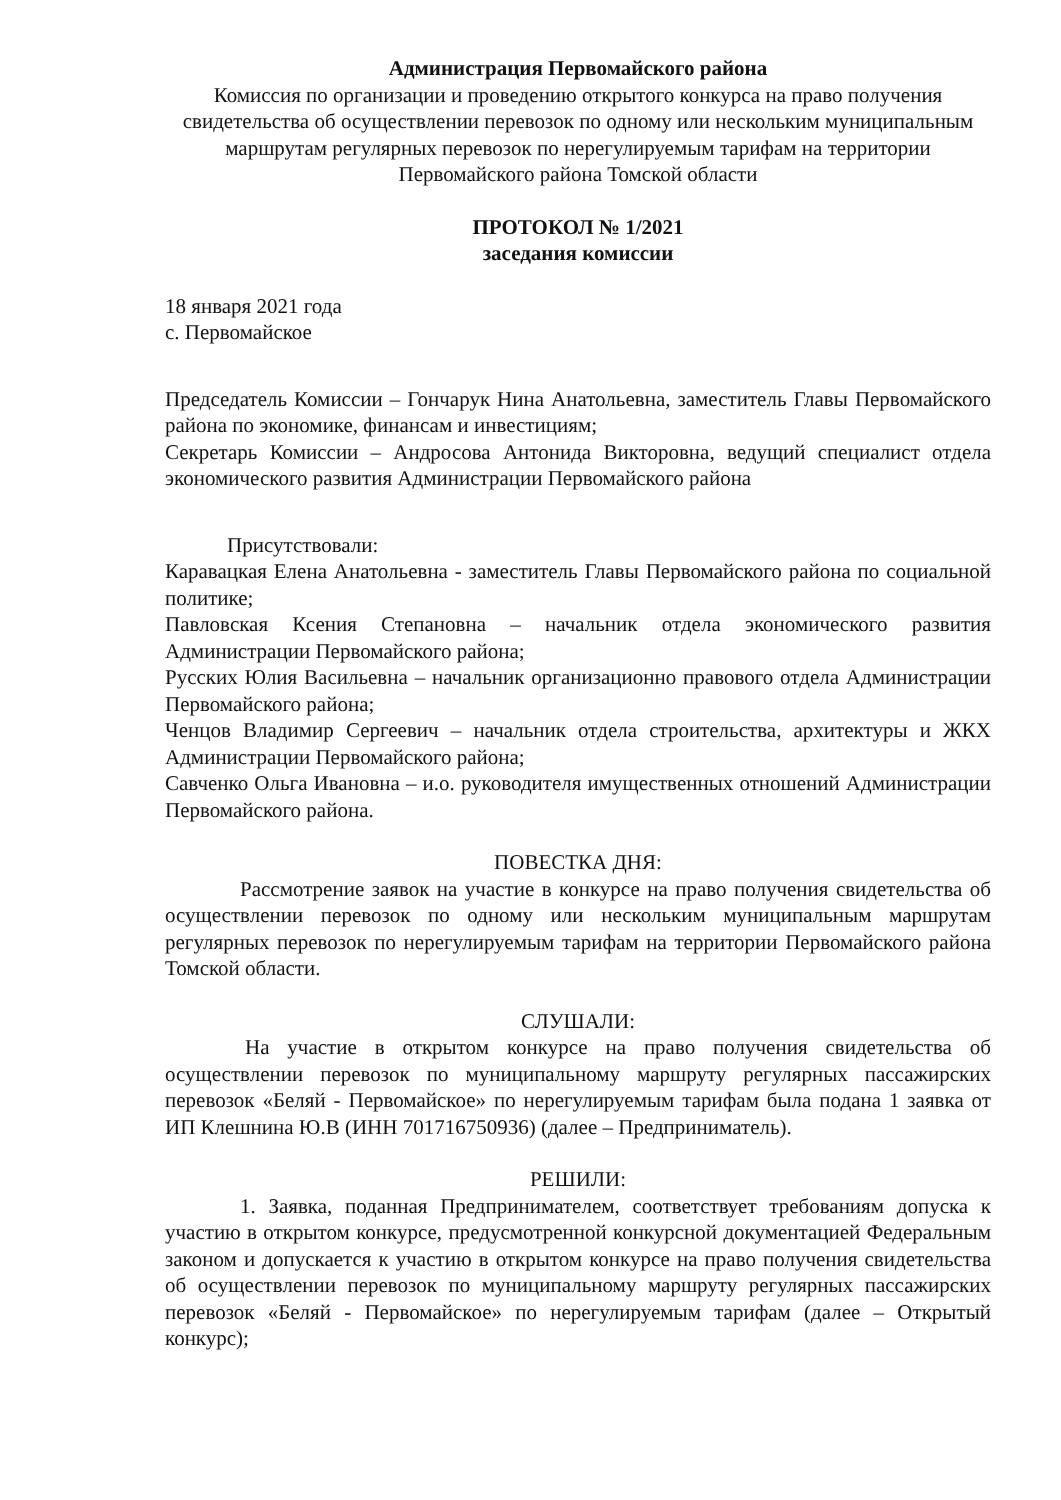Администрация Первомайского района
Комиссия по организации и проведению открытого конкурса на право получения свидетельства об осуществлении перевозок по одному или нескольким муниципальным маршрутам регулярных перевозок по нерегулируемым тарифам на территории Первомайского района Томской области
ПРОТОКОЛ № 1/2021
заседания комиссии
18 января 2021 года
с. Первомайское
Председатель Комиссии – Гончарук Нина Анатольевна, заместитель Главы Первомайского района по экономике, финансам и инвестициям;
Секретарь Комиссии – Андросова Антонида Викторовна, ведущий специалист отдела экономического развития Администрации Первомайского района
Присутствовали:
Каравацкая Елена Анатольевна - заместитель Главы Первомайского района по социальной политике;
Павловская Ксения Степановна – начальник отдела экономического развития Администрации Первомайского района;
Русских Юлия Васильевна – начальник организационно правового отдела Администрации Первомайского района;
Ченцов Владимир Сергеевич – начальник отдела строительства, архитектуры и ЖКХ Администрации Первомайского района;
Савченко Ольга Ивановна – и.о. руководителя имущественных отношений Администрации Первомайского района.
ПОВЕСТКА ДНЯ:
Рассмотрение заявок на участие в конкурсе на право получения свидетельства об осуществлении перевозок по одному или нескольким муниципальным маршрутам регулярных перевозок по нерегулируемым тарифам на территории Первомайского района Томской области.
СЛУШАЛИ:
На участие в открытом конкурсе на право получения свидетельства об осуществлении перевозок по муниципальному маршруту регулярных пассажирских перевозок «Беляй - Первомайское» по нерегулируемым тарифам была подана 1 заявка от ИП Клешнина Ю.В (ИНН 701716750936) (далее – Предприниматель).
РЕШИЛИ:
1. Заявка, поданная Предпринимателем, соответствует требованиям допуска к участию в открытом конкурсе, предусмотренной конкурсной документацией Федеральным законом и допускается к участию в открытом конкурсе на право получения свидетельства об осуществлении перевозок по муниципальному маршруту регулярных пассажирских перевозок «Беляй - Первомайское» по нерегулируемым тарифам (далее – Открытый конкурс);